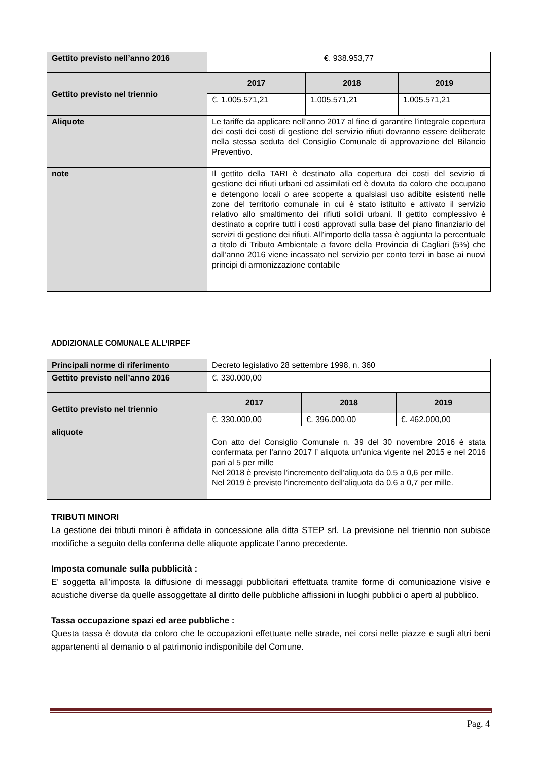| Gettito previsto nell’anno 2016 | €. 938.953,77 | | |
| Gettito previsto nel triennio | 2017 | 2018 | 2019 |
| | €. 1.005.571,21 | 1.005.571,21 | 1.005.571,21 |
| Aliquote | Le tariffe da applicare nell’anno 2017 al fine di garantire l’integrale copertura dei costi dei costi di gestione del servizio rifiuti dovranno essere deliberate nella stessa seduta del Consiglio Comunale di approvazione del Bilancio Preventivo. | | |
| note | Il gettito della TARI è destinato alla copertura dei costi del sevizio di gestione dei rifiuti urbani ed assimilati ed è dovuta da coloro che occupano e detengono locali o aree scoperte a qualsiasi uso adibite esistenti nelle zone del territorio comunale in cui è stato istituito e attivato il servizio relativo allo smaltimento dei rifiuti solidi urbani. Il gettito complessivo è destinato a coprire tutti i costi approvati sulla base del piano finanziario del servizi di gestione dei rifiuti. All’importo della tassa è aggiunta la percentuale a titolo di Tributo Ambientale a favore della Provincia di Cagliari (5%) che dall’anno 2016 viene incassato nel servizio per conto terzi in base ai nuovi principi di armonizzazione contabile | | |
ADDIZIONALE COMUNALE ALL’IRPEF
| Principali norme di riferimento | Decreto legislativo 28 settembre 1998, n. 360 | | |
| Gettito previsto nell’anno 2016 | €. 330.000,00 | | |
| Gettito previsto nel triennio | 2017 | 2018 | 2019 |
| | €. 330.000,00 | €. 396.000,00 | €. 462.000,00 |
| aliquote | Con atto del Consiglio Comunale n. 39 del 30 novembre 2016 è stata confermata per l’anno 2017 l’ aliquota un'unica vigente nel 2015 e nel 2016 pari al 5 per mille Nel 2018 è previsto l’incremento dell’aliquota da 0,5 a 0,6 per mille. Nel 2019 è previsto l’incremento dell’aliquota da 0,6 a 0,7 per mille. | | |
TRIBUTI MINORI
La gestione dei tributi minori è affidata in concessione alla ditta STEP srl. La previsione nel triennio non subisce modifiche a seguito della conferma delle aliquote applicate l’anno precedente.
Imposta comunale sulla pubblicità :
E’ soggetta all’imposta la diffusione di messaggi pubblicitari effettuata tramite forme di comunicazione visive e acustiche diverse da quelle assoggettate al diritto delle pubbliche affissioni in luoghi pubblici o aperti al pubblico.
Tassa occupazione spazi ed aree pubbliche :
Questa tassa è dovuta da coloro che le occupazioni effettuate nelle strade, nei corsi nelle piazze e sugli altri beni appartenenti al demanio o al patrimonio indisponibile del Comune.
Pag. 4